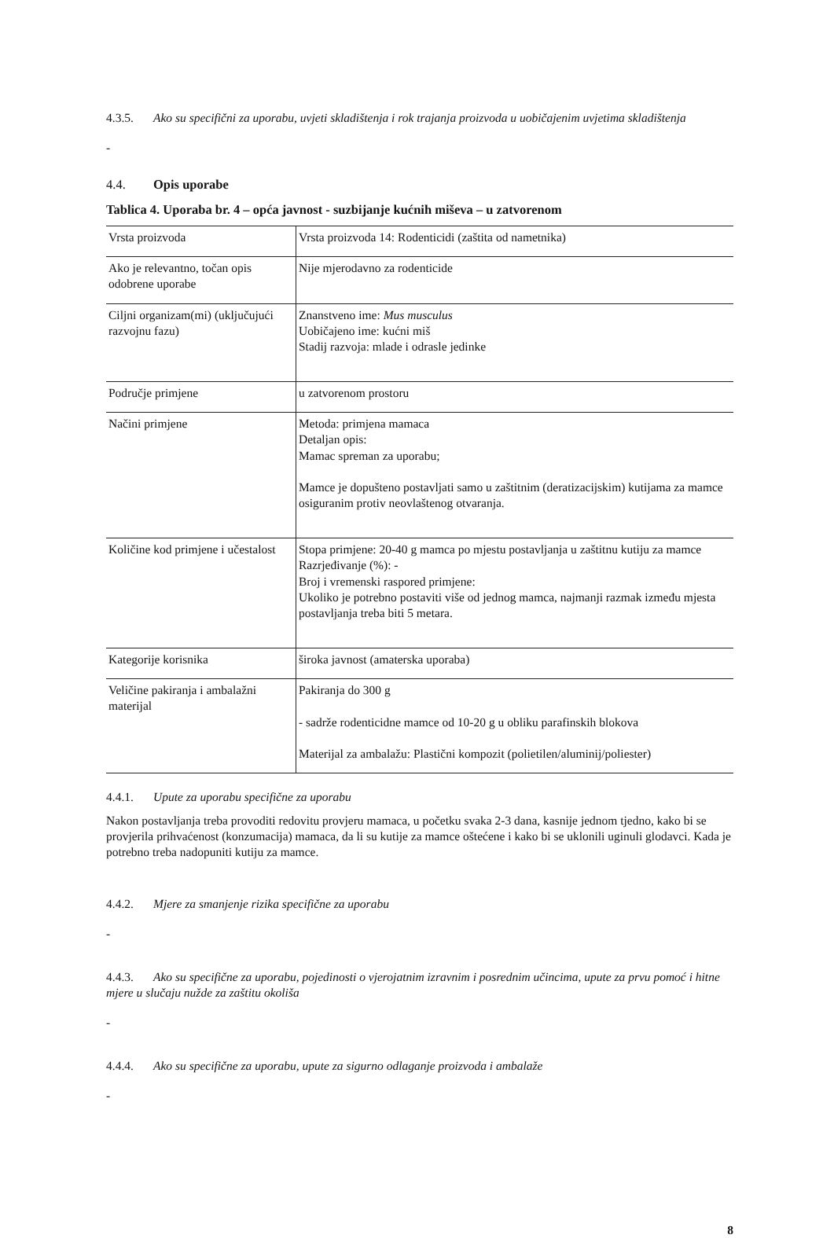4.3.5. Ako su specifični za uporabu, uvjeti skladištenja i rok trajanja proizvoda u uobičajenim uvjetima skladištenja
-
4.4. Opis uporabe
Tablica 4. Uporaba br. 4 – opća javnost - suzbijanje kućnih miševa – u zatvorenom
| Vrsta proizvoda | Vrsta proizvoda 14: Rodenticidi (zaštita od nametnika) |
| Ako je relevantno, točan opis odobrene uporabe | Nije mjerodavno za rodenticide |
| Ciljni organizam(mi) (uključujući razvojnu fazu) | Znanstveno ime: Mus musculus Uobičajeno ime: kućni miš Stadij razvoja: mlade i odrasle jedinke |
| Područje primjene | u zatvorenom prostoru |
| Načini primjene | Metoda: primjena mamaca Detaljan opis: Mamac spreman za uporabu; Mamce je dopušteno postavljati samo u zaštitnim (deratizacijskim) kutijama za mamce osiguranim protiv neovlaštenog otvaranja. |
| Količine kod primjene i učestalost | Stopa primjene: 20-40 g mamca po mjestu postavljanja u zaštitnu kutiju za mamce Razrjeđivanje (%): - Broj i vremenski raspored primjene: Ukoliko je potrebno postaviti više od jednog mamca, najmanji razmak između mjesta postavljanja treba biti 5 metara. |
| Kategorije korisnika | široka javnost (amaterska uporaba) |
| Veličine pakiranja i ambalažni materijal | Pakiranja do 300 g - sadrže rodenticidne mamce od 10-20 g u obliku parafinskih blokova Materijal za ambalažu: Plastični kompozit (polietilen/aluminij/poliester) |
4.4.1. Upute za uporabu specifične za uporabu
Nakon postavljanja treba provoditi redovitu provjeru mamaca, u početku svaka 2-3 dana, kasnije jednom tjedno, kako bi se provjerila prihvaćenost (konzumacija) mamaca, da li su kutije za mamce oštećene i kako bi se uklonili uginuli glodavci. Kada je potrebno treba nadopuniti kutiju za mamce.
4.4.2. Mjere za smanjenje rizika specifične za uporabu
-
4.4.3. Ako su specifične za uporabu, pojedinosti o vjerojatnim izravnim i posrednim učincima, upute za prvu pomoć i hitne mjere u slučaju nužde za zaštitu okoliša
-
4.4.4. Ako su specifične za uporabu, upute za sigurno odlaganje proizvoda i ambalaže
-
8